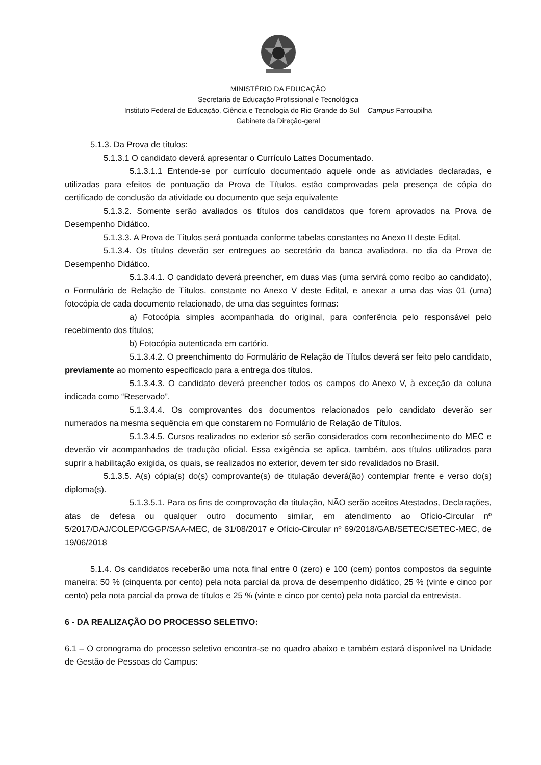MINISTÉRIO DA EDUCAÇÃO
Secretaria de Educação Profissional e Tecnológica
Instituto Federal de Educação, Ciência e Tecnologia do Rio Grande do Sul – Campus Farroupilha
Gabinete da Direção-geral
5.1.3. Da Prova de títulos:
5.1.3.1 O candidato deverá apresentar o Currículo Lattes Documentado.
5.1.3.1.1 Entende-se por currículo documentado aquele onde as atividades declaradas, e utilizadas para efeitos de pontuação da Prova de Títulos, estão comprovadas pela presença de cópia do certificado de conclusão da atividade ou documento que seja equivalente
5.1.3.2. Somente serão avaliados os títulos dos candidatos que forem aprovados na Prova de Desempenho Didático.
5.1.3.3. A Prova de Títulos será pontuada conforme tabelas constantes no Anexo II deste Edital.
5.1.3.4. Os títulos deverão ser entregues ao secretário da banca avaliadora, no dia da Prova de Desempenho Didático.
5.1.3.4.1. O candidato deverá preencher, em duas vias (uma servirá como recibo ao candidato), o Formulário de Relação de Títulos, constante no Anexo V deste Edital, e anexar a uma das vias 01 (uma) fotocópia de cada documento relacionado, de uma das seguintes formas:
a) Fotocópia simples acompanhada do original, para conferência pelo responsável pelo recebimento dos títulos;
b) Fotocópia autenticada em cartório.
5.1.3.4.2. O preenchimento do Formulário de Relação de Títulos deverá ser feito pelo candidato, previamente ao momento especificado para a entrega dos títulos.
5.1.3.4.3. O candidato deverá preencher todos os campos do Anexo V, à exceção da coluna indicada como “Reservado”.
5.1.3.4.4. Os comprovantes dos documentos relacionados pelo candidato deverão ser numerados na mesma sequência em que constarem no Formulário de Relação de Títulos.
5.1.3.4.5. Cursos realizados no exterior só serão considerados com reconhecimento do MEC e deverão vir acompanhados de tradução oficial. Essa exigência se aplica, também, aos títulos utilizados para suprir a habilitação exigida, os quais, se realizados no exterior, devem ter sido revalidados no Brasil.
5.1.3.5. A(s) cópia(s) do(s) comprovante(s) de titulação deverá(ão) contemplar frente e verso do(s) diploma(s).
5.1.3.5.1. Para os fins de comprovação da titulação, NÃO serão aceitos Atestados, Declarações, atas de defesa ou qualquer outro documento similar, em atendimento ao Ofício-Circular nº 5/2017/DAJ/COLEP/CGGP/SAA-MEC, de 31/08/2017 e Ofício-Circular nº 69/2018/GAB/SETEC/SETEC-MEC, de 19/06/2018
5.1.4. Os candidatos receberão uma nota final entre 0 (zero) e 100 (cem) pontos compostos da seguinte maneira: 50 % (cinquenta por cento) pela nota parcial da prova de desempenho didático, 25 % (vinte e cinco por cento) pela nota parcial da prova de títulos e 25 % (vinte e cinco por cento) pela nota parcial da entrevista.
6 - DA REALIZAÇÃO DO PROCESSO SELETIVO:
6.1 – O cronograma do processo seletivo encontra-se no quadro abaixo e também estará disponível na Unidade de Gestão de Pessoas do Campus: